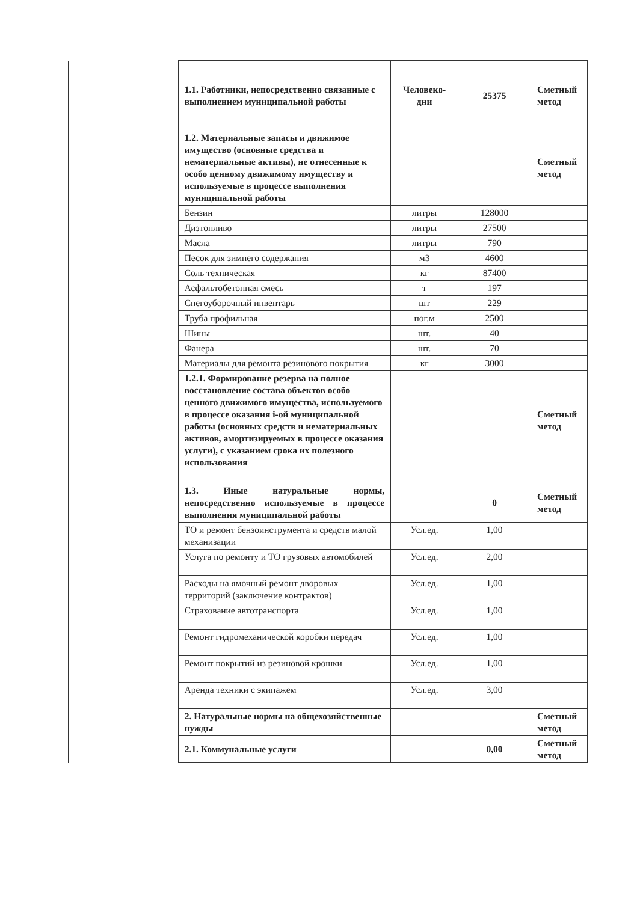| | | 1.1. Работники, непосредственно связанные с выполнением муниципальной работы | Человеко-дни | 25375 | Сметный метод |
| | | 1.2. Материальные запасы и движимое имущество (основные средства и нематериальные активы), не отнесенные к особо ценному движимому имуществу и используемые в процессе выполнения муниципальной работы | | | Сметный метод |
| | | Бензин | литры | 128000 | |
| | | Дизтопливо | литры | 27500 | |
| | | Масла | литры | 790 | |
| | | Песок для зимнего содержания | м3 | 4600 | |
| | | Соль техническая | кг | 87400 | |
| | | Асфальтобетонная смесь | т | 197 | |
| | | Снегоуборочный инвентарь | шт | 229 | |
| | | Труба профильная | пог.м | 2500 | |
| | | Шины | шт. | 40 | |
| | | Фанера | шт. | 70 | |
| | | Материалы для ремонта резинового покрытия | кг | 3000 | |
| | | 1.2.1. Формирование резерва на полное восстановление состава объектов особо ценного движимого имущества, используемого в процессе оказания i-ой муниципальной работы (основных средств и нематериальных активов, амортизируемых в процессе оказания услуги), с указанием срока их полезного использования | | | Сметный метод |
| | | 1.3. Иные натуральные нормы, непосредственно используемые в процессе выполнения муниципальной работы | | 0 | Сметный метод |
| | | ТО и ремонт бензоинструмента и средств малой механизации | Усл.ед. | 1,00 | |
| | | Услуга по ремонту и ТО грузовых автомобилей | Усл.ед. | 2,00 | |
| | | Расходы на ямочный ремонт дворовых территорий (заключение контрактов) | Усл.ед. | 1,00 | |
| | | Страхование автотранспорта | Усл.ед. | 1,00 | |
| | | Ремонт гидромеханической коробки передач | Усл.ед. | 1,00 | |
| | | Ремонт покрытий из резиновой крошки | Усл.ед. | 1,00 | |
| | | Аренда техники с экипажем | Усл.ед. | 3,00 | |
| | | 2. Натуральные нормы на общехозяйственные нужды | | | Сметный метод |
| | | 2.1. Коммунальные услуги | | 0,00 | Сметный метод |